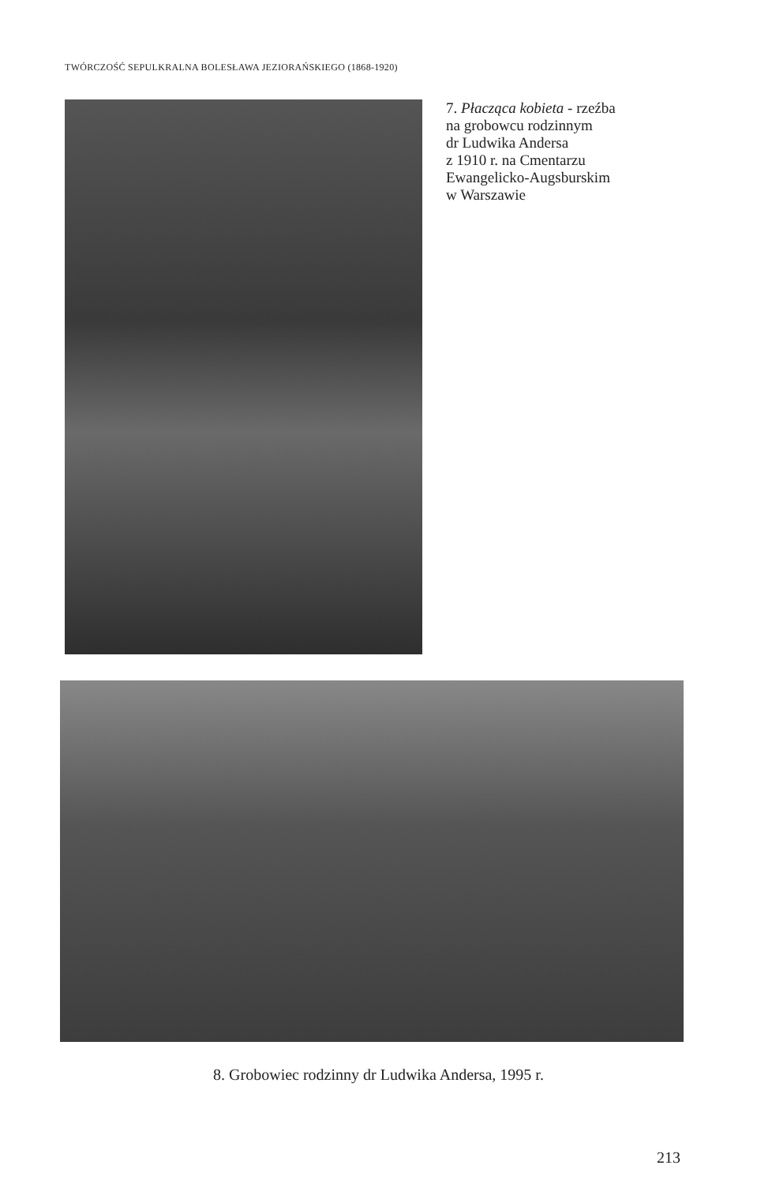TWÓRCZOŚĆ SEPULKRALNA BOLESŁAWA JEZIORAŃSKIEGO (1868-1920)
7. Płacząca kobieta - rzeźba
na grobowcu rodzinnym
dr Ludwika Andersa
z 1910 r. na Cmentarzu
Ewangelicko-Augsburskim
w Warszawie
8. Grobowiec rodzinny dr Ludwika Andersa, 1995 r.
213